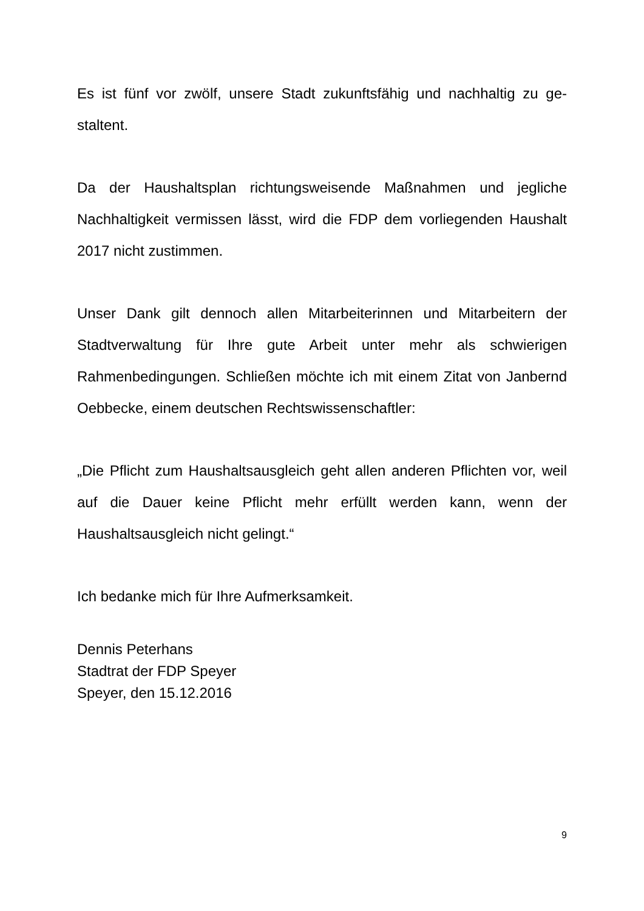Es ist fünf vor zwölf, unsere Stadt zukunftsfähig und nachhaltig zu ge­staltent.
Da der Haushaltsplan richtungsweisende Maßnahmen und jegliche Nachhaltigkeit vermissen lässt, wird die FDP dem vorliegenden Haus­halt 2017 nicht zustimmen.
Unser Dank gilt dennoch allen Mitarbeiterinnen und Mitarbeitern der Stadtverwaltung für Ihre gute Arbeit unter mehr als schwierigen Rahmenbedingungen. Schließen möchte ich mit einem Zitat von Jan­bernd Oebbecke, einem deutschen Rechtswissenschaftler:
„Die Pflicht zum Haushaltsausgleich geht allen anderen Pflichten vor, weil auf die Dauer keine Pflicht mehr erfüllt werden kann, wenn der Haushaltsausgleich nicht gelingt.“
Ich bedanke mich für Ihre Aufmerksamkeit.
Dennis Peterhans
Stadtrat der FDP Speyer
Speyer, den 15.12.2016
9